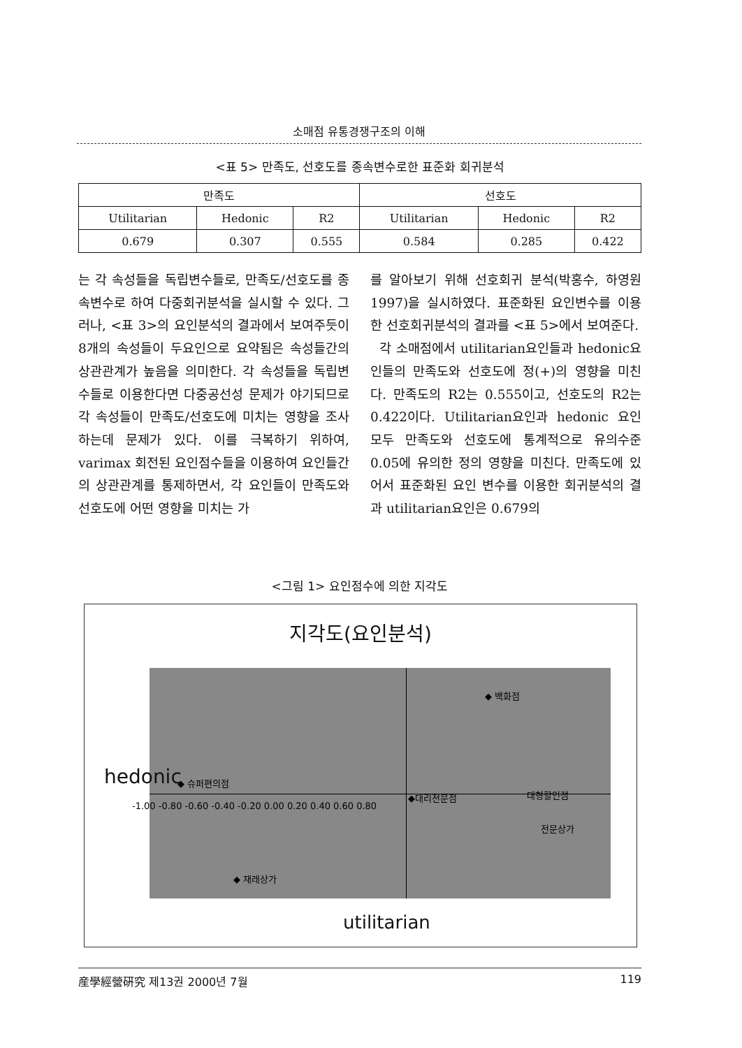소매점 유통경쟁구조의 이해
<표 5> 만족도, 선호도를 종속변수로한 표준화 회귀분석
| 만족도 | | | 선호도 | | |
| --- | --- | --- | --- | --- | --- |
| Utilitarian | Hedonic | R2 | Utilitarian | Hedonic | R2 |
| 0.679 | 0.307 | 0.555 | 0.584 | 0.285 | 0.422 |
는 각 속성들을 독립변수들로, 만족도/선호도를 종속변수로 하여 다중회귀분석을 실시할 수 있다. 그러나, <표 3>의 요인분석의 결과에서 보여주듯이 8개의 속성들이 두요인으로 요약됨은 속성들간의 상관관계가 높음을 의미한다. 각 속성들을 독립변수들로 이용한다면 다중공선성 문제가 야기되므로 각 속성들이 만족도/선호도에 미치는 영향을 조사하는데 문제가 있다. 이를 극복하기 위하여, varimax 회전된 요인점수들을 이용하여 요인들간의 상관관계를 통제하면서, 각 요인들이 만족도와 선호도에 어떤 영향을 미치는 가
를 알아보기 위해 선호회귀 분석(박홍수, 하영원 1997)을 실시하였다. 표준화된 요인변수를 이용한 선호회귀분석의 결과를 <표 5>에서 보여준다.
각 소매점에서 utilitarian요인들과 hedonic요인들의 만족도와 선호도에 정(+)의 영향을 미친다. 만족도의 R2는 0.555이고, 선호도의 R2는 0.422이다. Utilitarian요인과 hedonic 요인 모두 만족도와 선호도에 통계적으로 유의수준 0.05에 유의한 정의 영향을 미친다. 만족도에 있어서 표준화된 요인 변수를 이용한 회귀분석의 결과 utilitarian요인은 0.679의
<그림 1> 요인점수에 의한 지각도
지각도(요인분석)
◆ 백화점
◆ 슈퍼편의점
◆대리전문점 대형할인점
전문상가
◆ 재래상가
-1.00 -0.80 -0.60 -0.40 -0.20 0.00 0.20 0.40 0.60 0.80
hedonic
utilitarian
産學經營硏究 제13권 2000년 7월 119